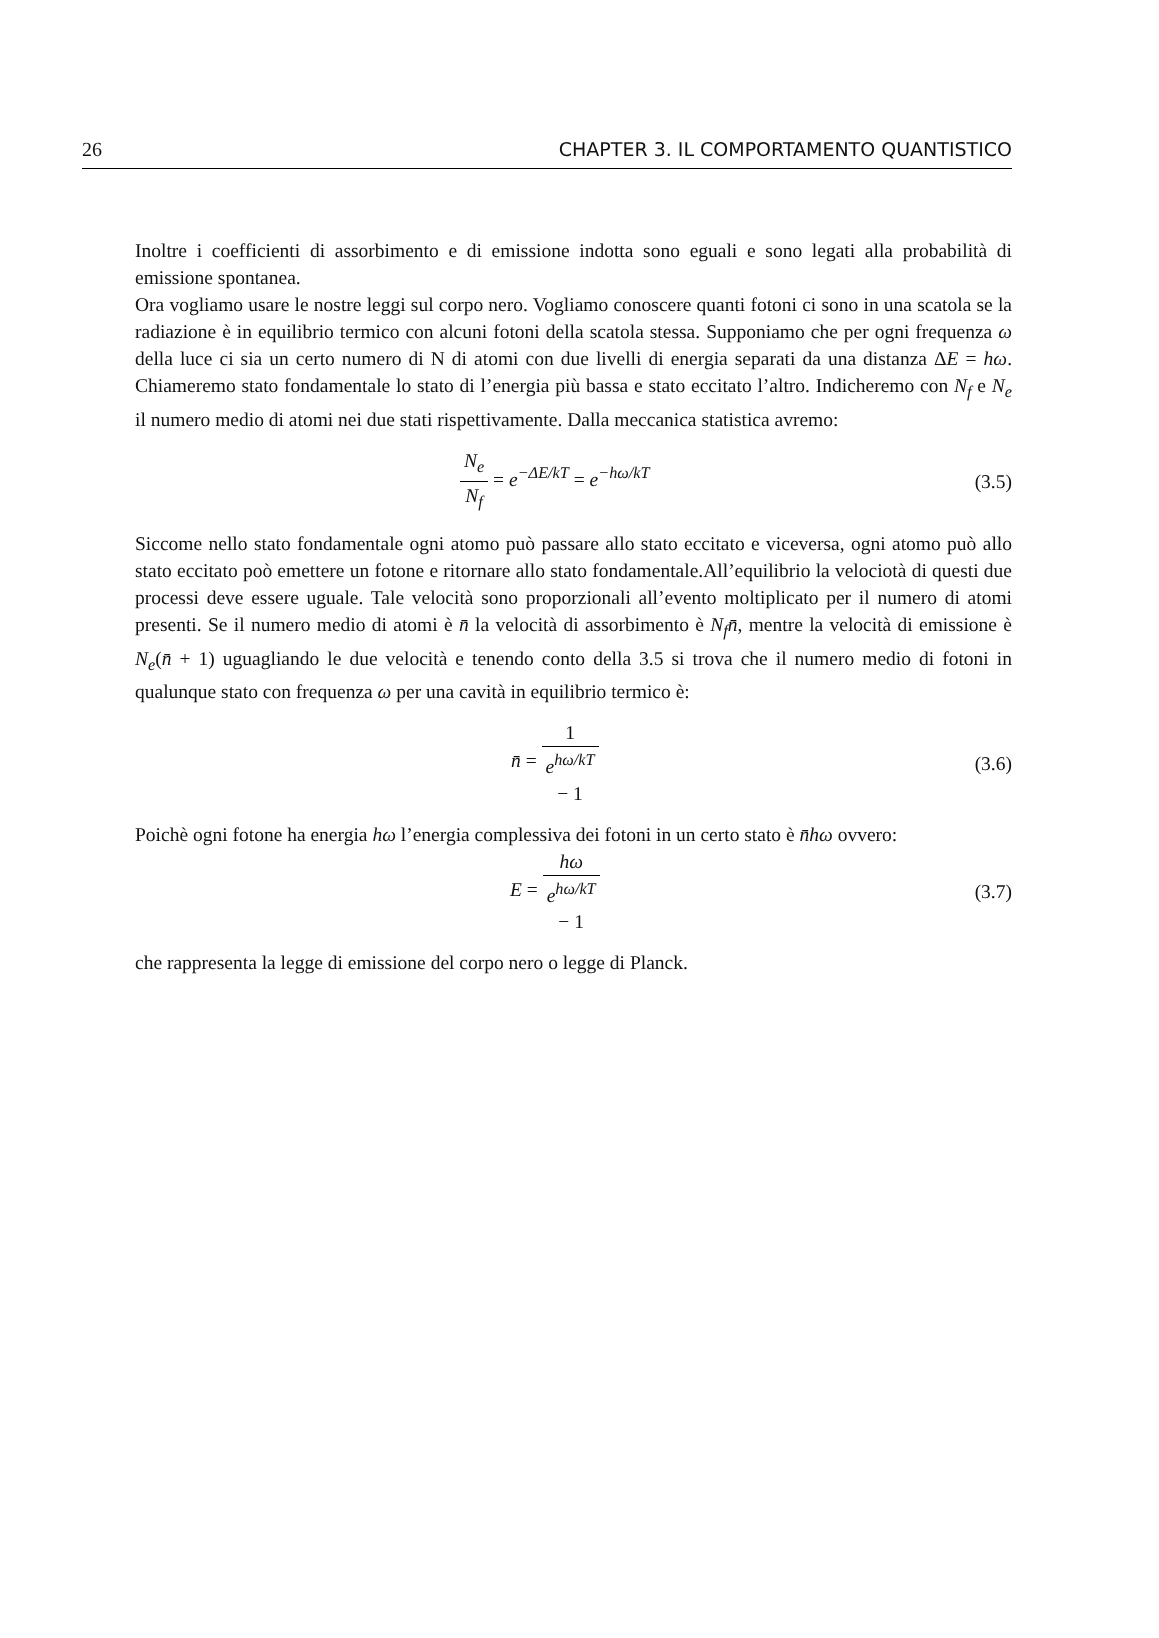26 CHAPTER 3. IL COMPORTAMENTO QUANTISTICO
Inoltre i coefficienti di assorbimento e di emissione indotta sono eguali e sono legati alla probabilità di emissione spontanea.
Ora vogliamo usare le nostre leggi sul corpo nero. Vogliamo conoscere quanti fotoni ci sono in una scatola se la radiazione è in equilibrio termico con alcuni fotoni della scatola stessa. Supponiamo che per ogni frequenza ω della luce ci sia un certo numero di N di atomi con due livelli di energia separati da una distanza ΔE = hω. Chiameremo stato fondamentale lo stato di l’energia più bassa e stato eccitato l’altro. Indicheremo con N<sub>f</sub> e N<sub>e</sub> il numero medio di atomi nei due stati rispettivamente. Dalla meccanica statistica avremo:
N<sub>e</sub> N<sub>f</sub> = e<sup>−ΔE/kT</sup> = e<sup>−hω/kT</sup> (3.5)
Siccome nello stato fondamentale ogni atomo può passare allo stato eccitato e viceversa, ogni atomo può allo stato eccitato poò emettere un fotone e ritornare allo stato fondamentale.All’equilibrio la velociotà di questi due processi deve essere uguale. Tale velocità sono proporzionali all’evento moltiplicato per il numero di atomi presenti. Se il numero medio di atomi è n̄ la velocità di assorbimento è N<sub>f</sub>n̄, mentre la velocità di emissione è N<sub>e</sub>(n̄ + 1) uguagliando le due velocità e tenendo conto della 3.5 si trova che il numero medio di fotoni in qualunque stato con frequenza ω per una cavità in equilibrio termico è:
n̄ = 1 e<sup>hω/kT</sup>
− 1
(3.6)
Poichè ogni fotone ha energia hω l’energia complessiva dei fotoni in un certo stato è n̄hω ovvero:
E = hω e<sup>hω/kT</sup>
− 1
(3.7)
che rappresenta la legge di emissione del corpo nero o legge di Planck.